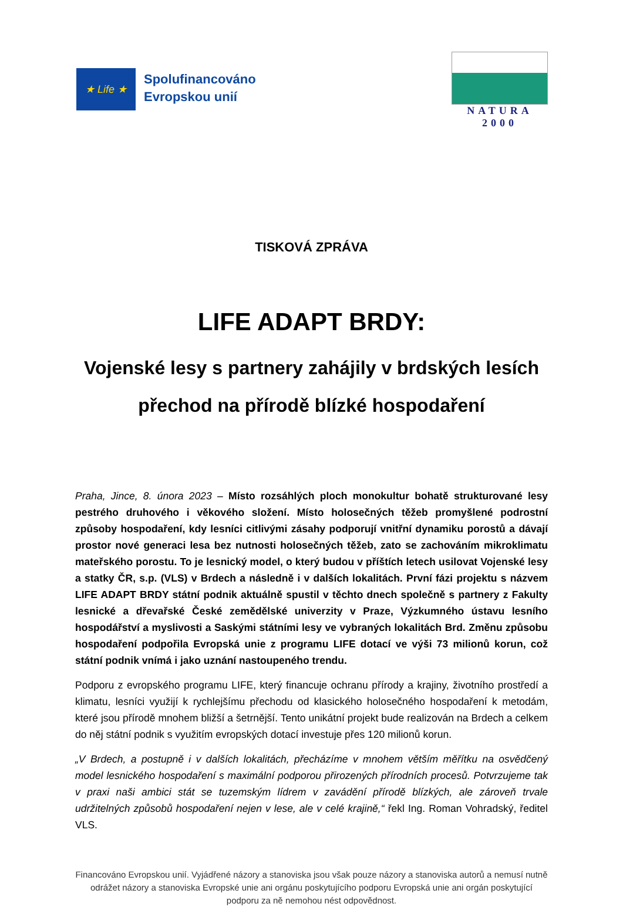★ Life ★
Spolufinancováno
Evropskou unií
NATURA 2000
TISKOVÁ ZPRÁVA
LIFE ADAPT BRDY:
Vojenské lesy s partnery zahájily v brdských lesích
přechod na přírodě blízké hospodaření
Praha, Jince, 8. února 2023 – Místo rozsáhlých ploch monokultur bohatě strukturované lesy pestrého druhového i věkového složení. Místo holosečných těžeb promyšlené podrostní způsoby hospodaření, kdy lesníci citlivými zásahy podporují vnitřní dynamiku porostů a dávají prostor nové generaci lesa bez nutnosti holosečných těžeb, zato se zachováním mikroklimatu mateřského porostu. To je lesnický model, o který budou v příštích letech usilovat Vojenské lesy a statky ČR, s.p. (VLS) v Brdech a následně i v dalších lokalitách. První fázi projektu s názvem LIFE ADAPT BRDY státní podnik aktuálně spustil v těchto dnech společně s partnery z Fakulty lesnické a dřevařské České zemědělské univerzity v Praze, Výzkumného ústavu lesního hospodářství a myslivosti a Saskými státními lesy ve vybraných lokalitách Brd. Změnu způsobu hospodaření podpořila Evropská unie z programu LIFE dotací ve výši 73 milionů korun, což státní podnik vnímá i jako uznání nastoupeného trendu.
Podporu z evropského programu LIFE, který financuje ochranu přírody a krajiny, životního prostředí a klimatu, lesníci využijí k rychlejšímu přechodu od klasického holosečného hospodaření k metodám, které jsou přírodě mnohem bližší a šetrnější. Tento unikátní projekt bude realizován na Brdech a celkem do něj státní podnik s využitím evropských dotací investuje přes 120 milionů korun.
„V Brdech, a postupně i v dalších lokalitách, přecházíme v mnohem větším měřítku na osvědčený model lesnického hospodaření s maximální podporou přirozených přírodních procesů. Potvrzujeme tak v praxi naši ambici stát se tuzemským lídrem v zavádění přírodě blízkých, ale zároveň trvale udržitelných způsobů hospodaření nejen v lese, ale v celé krajině,“ řekl Ing. Roman Vohradský, ředitel VLS.
Financováno Evropskou unií. Vyjádřené názory a stanoviska jsou však pouze názory a stanoviska autorů a nemusí nutně odrážet názory a stanoviska Evropské unie ani orgánu poskytujícího podporu Evropská unie ani orgán poskytující podporu za ně nemohou nést odpovědnost.